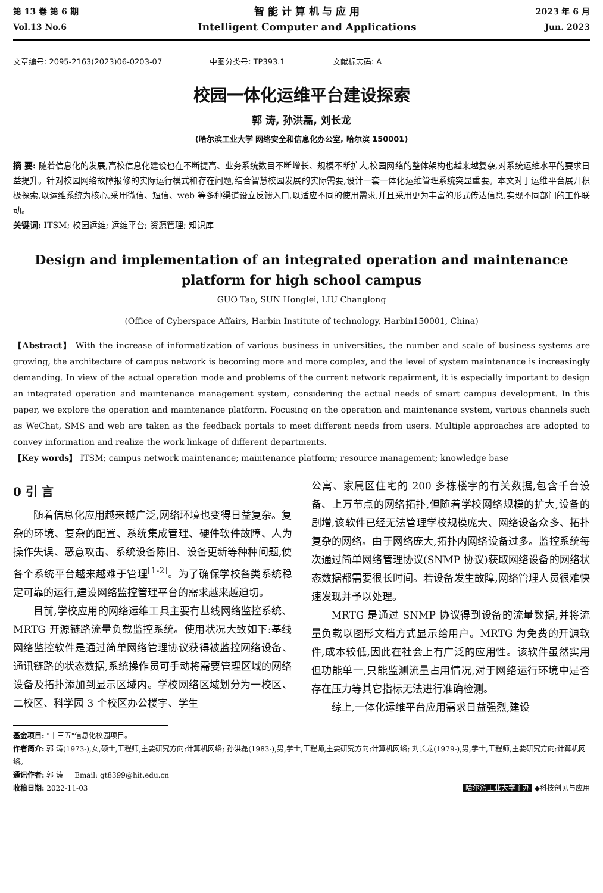第 13 卷 第 6 期
Vol.13 No.6
智 能 计 算 机 与 应 用
Intelligent Computer and Applications
2023 年 6 月
Jun. 2023
文章编号: 2095-2163(2023)06-0203-07 中图分类号: TP393.1 文献标志码: A
校园一体化运维平台建设探索
郭 涛, 孙洪磊, 刘长龙
(哈尔滨工业大学 网络安全和信息化办公室, 哈尔滨 150001)
摘 要: 随着信息化的发展,高校信息化建设也在不断提高、业务系统数目不断增长、规模不断扩大,校园网络的整体架构也越来越复杂,对系统运维水平的要求日益提升。针对校园网络故障报修的实际运行模式和存在问题,结合智慧校园发展的实际需要,设计一套一体化运维管理系统突显重要。本文对于运维平台展开积极探索,以运维系统为核心,采用微信、短信、web 等多种渠道设立反馈入口,以适应不同的使用需求,并且采用更为丰富的形式传达信息,实现不同部门的工作联动。
关键词: ITSM; 校园运维; 运维平台; 资源管理; 知识库
Design and implementation of an integrated operation and maintenance platform for high school campus
GUO Tao, SUN Honglei, LIU Changlong
(Office of Cyberspace Affairs, Harbin Institute of technology, Harbin150001, China)
【Abstract】 With the increase of informatization of various business in universities, the number and scale of business systems are growing, the architecture of campus network is becoming more and more complex, and the level of system maintenance is increasingly demanding. In view of the actual operation mode and problems of the current network repairment, it is especially important to design an integrated operation and maintenance management system, considering the actual needs of smart campus development. In this paper, we explore the operation and maintenance platform. Focusing on the operation and maintenance system, various channels such as WeChat, SMS and web are taken as the feedback portals to meet different needs from users. Multiple approaches are adopted to convey information and realize the work linkage of different departments.
【Key words】 ITSM; campus network maintenance; maintenance platform; resource management; knowledge base
0 引 言
随着信息化应用越来越广泛,网络环境也变得日益复杂。复杂的环境、复杂的配置、系统集成管理、硬件软件故障、人为操作失误、恶意攻击、系统设备陈旧、设备更新等种种问题,使各个系统平台越来越难于管理<sup>[1-2]</sup>。为了确保学校各类系统稳定可靠的运行,建设网络监控管理平台的需求越来越迫切。
目前,学校应用的网络运维工具主要有基线网络监控系统、MRTG 开源链路流量负载监控系统。使用状况大致如下:基线网络监控软件是通过简单网络管理协议获得被监控网络设备、通讯链路的状态数据,系统操作员可手动将需要管理区域的网络设备及拓扑添加到显示区域内。学校网络区域划分为一校区、二校区、科学园 3 个校区办公楼宇、学生
公寓、家属区住宅的 200 多栋楼宇的有关数据,包含千台设备、上万节点的网络拓扑,但随着学校网络规模的扩大,设备的剧增,该软件已经无法管理学校规模庞大、网络设备众多、拓扑复杂的网络。由于网络庞大,拓扑内网络设备过多。监控系统每次通过简单网络管理协议(SNMP 协议)获取网络设备的网络状态数据都需要很长时间。若设备发生故障,网络管理人员很难快速发现并予以处理。
MRTG 是通过 SNMP 协议得到设备的流量数据,并将流量负载以图形文档方式显示给用户。MRTG 为免费的开源软件,成本较低,因此在社会上有广泛的应用性。该软件虽然实用但功能单一,只能监测流量占用情况,对于网络运行环境中是否存在压力等其它指标无法进行准确检测。
综上,一体化运维平台应用需求日益强烈,建设
基金项目: "十三五"信息化校园项目。
作者简介: 郭 涛(1973-),女,硕士,工程师,主要研究方向:计算机网络; 孙洪磊(1983-),男,学士,工程师,主要研究方向:计算机网络; 刘长龙(1979-),男,学士,工程师,主要研究方向:计算机网络。
通讯作者: 郭 涛 Email: gt8399@hit.edu.cn
收稿日期: 2022-11-03 哈尔滨工业大学主办 ◆科技创见与应用